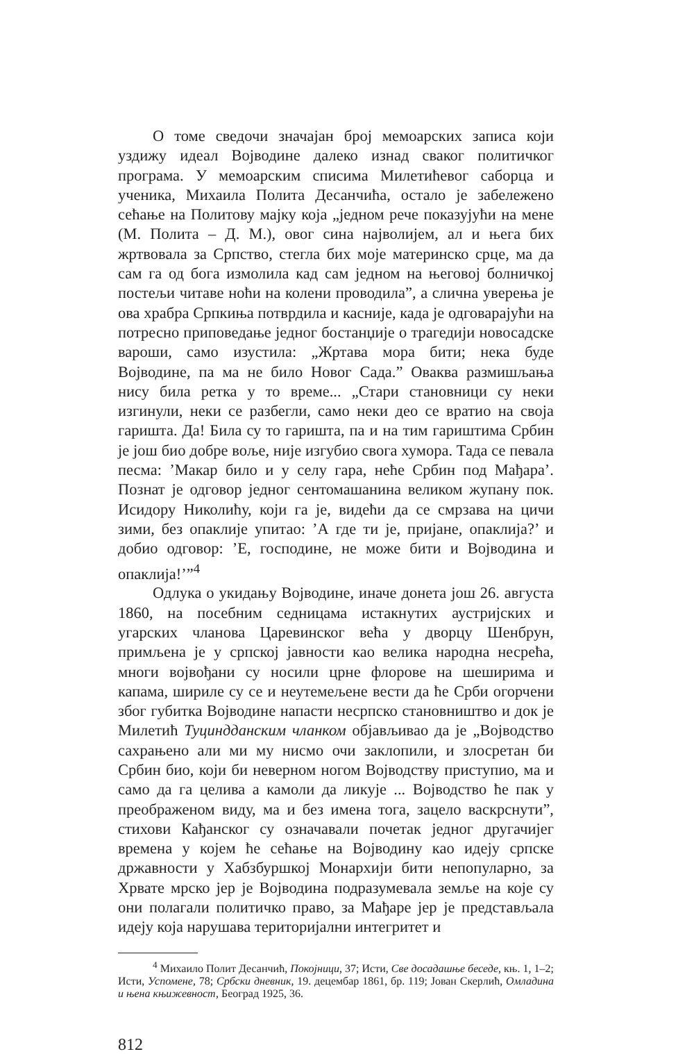О томе сведочи значајан број мемоарских записа који уздижу идеал Војводине далеко изнад сваког политичког програма. У мемоарским списима Милетићевог саборца и ученика, Михаила Полита Десанчића, остало је забележено сећање на Политову мајку која „једном рече показујући на мене (М. Полита – Д. М.), овог сина најволијем, ал и њега бих жртвовала за Српство, стегла бих моје материнско срце, ма да сам га од бога измолила кад сам једном на његовој болничкој постељи читаве ноћи на колени проводила”, а слична уверења је ова храбра Српкиња потврдила и касније, када је одговарајући на потресно приповедање једног бостанџије о трагедији новосадске вароши, само изустила: „Жртава мора бити; нека буде Војводине, па ма не било Новог Сада.” Оваква размишљања нису била ретка у то време... „Стари становници су неки изгинули, неки се разбегли, само неки део се вратио на своја гаришта. Да! Била су то гаришта, па и на тим гариштима Србин је још био добре воље, није изгубио свога хумора. Тада се певала песма: ’Макар било и у селу гара, неће Србин под Мађара’. Познат је одговор једног сентомашанина великом жупану пок. Исидору Николићу, који га је, видећи да се смрзава на цичи зими, без опаклије упитао: ’А где ти је, пријане, опаклија?’ и добио одговор: ’Е, господине, не може бити и Војводина и опаклија!’”<sup>4</sup>
Одлука о укидању Војводине, иначе донета још 26. августа 1860, на посебним седницама истакнутих аустријских и угарских чланова Царевинског већа у дворцу Шенбрун, примљена је у српској јавности као велика народна несрећа, многи војвођани су носили црне флорове на шеширима и капама, шириле су се и неутемељене вести да ће Срби огорчени због губитка Војводине напасти несрпско становништво и док је Милетић Туциндданским чланком објављивао да је „Војводство сахрањено али ми му нисмо очи заклопили, и злосретан би Србин био, који би неверном ногом Војводству приступио, ма и само да га целива а камоли да ликује ... Војводство ће пак у преображеном виду, ма и без имена тога, зацело васкрснути”, стихови Кађанског су означавали почетак једног другачијег времена у којем ће сећање на Војводину као идеју српске државности у Хабзбуршкој Монархији бити непопуларно, за Хрвате мрско јер је Војводина подразумевала земље на које су они полагали политичко право, за Мађаре јер је представљала идеју која нарушава територијални интегритет и
<sup>4</sup> Михаило Полит Десанчић, Покојници, 37; Исти, Све досадашње беседе, књ. 1, 1–2; Исти, Успомене, 78; Србски дневник, 19. децембар 1861, бр. 119; Јован Скерлић, Омладина и њена књижевност, Београд 1925, 36.
812